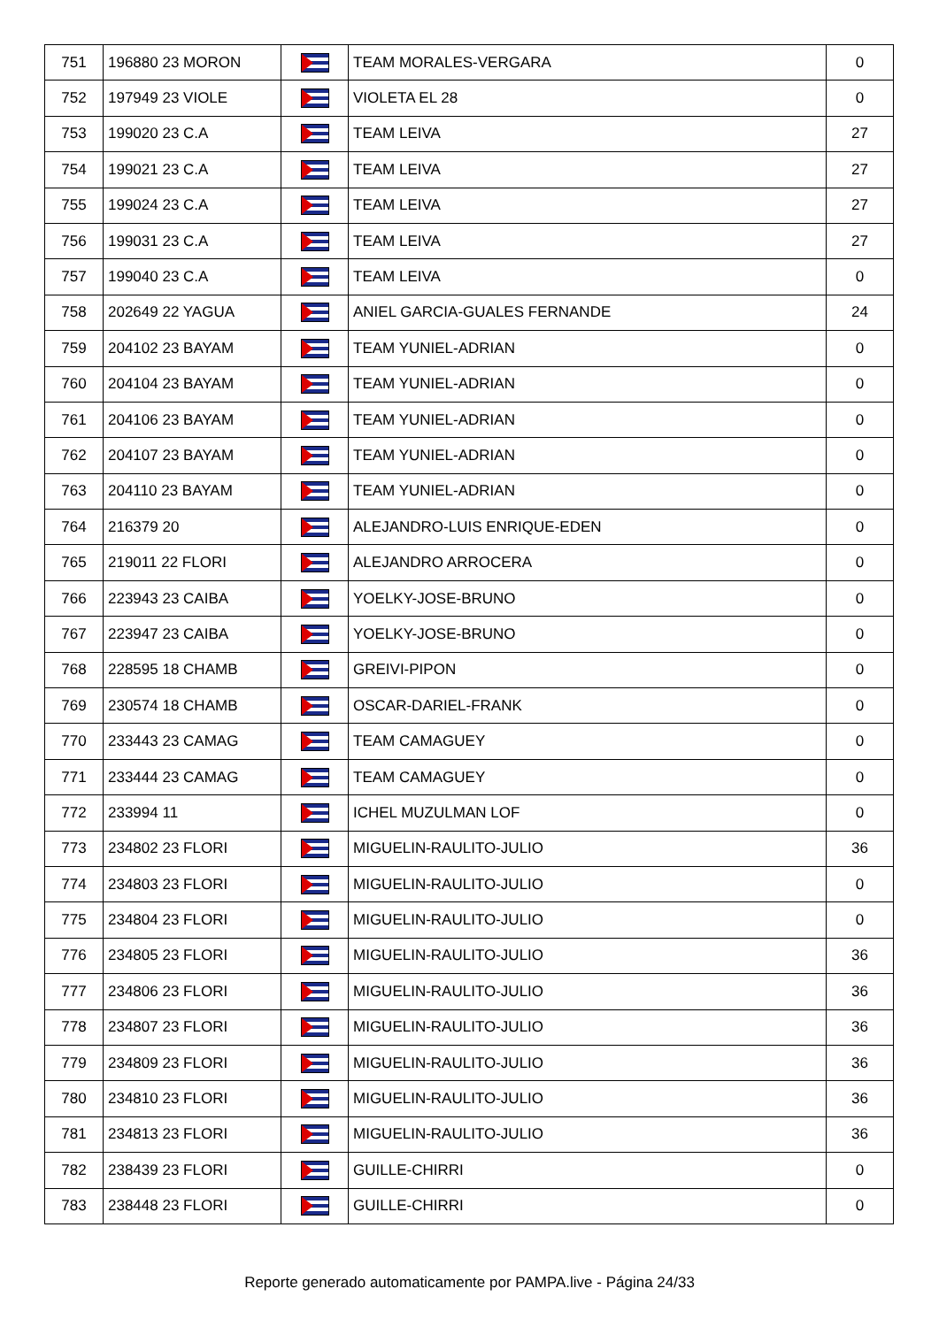| 751 | 196880 23 MORON | | TEAM MORALES-VERGARA | 0 |
| 752 | 197949 23 VIOLE | | VIOLETA EL 28 | 0 |
| 753 | 199020 23 C.A | | TEAM LEIVA | 27 |
| 754 | 199021 23 C.A | | TEAM LEIVA | 27 |
| 755 | 199024 23 C.A | | TEAM LEIVA | 27 |
| 756 | 199031 23 C.A | | TEAM LEIVA | 27 |
| 757 | 199040 23 C.A | | TEAM LEIVA | 0 |
| 758 | 202649 22 YAGUA | | ANIEL GARCIA-GUALES FERNANDE | 24 |
| 759 | 204102 23 BAYAM | | TEAM YUNIEL-ADRIAN | 0 |
| 760 | 204104 23 BAYAM | | TEAM YUNIEL-ADRIAN | 0 |
| 761 | 204106 23 BAYAM | | TEAM YUNIEL-ADRIAN | 0 |
| 762 | 204107 23 BAYAM | | TEAM YUNIEL-ADRIAN | 0 |
| 763 | 204110 23 BAYAM | | TEAM YUNIEL-ADRIAN | 0 |
| 764 | 216379 20 | | ALEJANDRO-LUIS ENRIQUE-EDEN | 0 |
| 765 | 219011 22 FLORI | | ALEJANDRO ARROCERA | 0 |
| 766 | 223943 23 CAIBA | | YOELKY-JOSE-BRUNO | 0 |
| 767 | 223947 23 CAIBA | | YOELKY-JOSE-BRUNO | 0 |
| 768 | 228595 18 CHAMB | | GREIVI-PIPON | 0 |
| 769 | 230574 18 CHAMB | | OSCAR-DARIEL-FRANK | 0 |
| 770 | 233443 23 CAMAG | | TEAM CAMAGUEY | 0 |
| 771 | 233444 23 CAMAG | | TEAM CAMAGUEY | 0 |
| 772 | 233994 11 | | ICHEL MUZULMAN LOF | 0 |
| 773 | 234802 23 FLORI | | MIGUELIN-RAULITO-JULIO | 36 |
| 774 | 234803 23 FLORI | | MIGUELIN-RAULITO-JULIO | 0 |
| 775 | 234804 23 FLORI | | MIGUELIN-RAULITO-JULIO | 0 |
| 776 | 234805 23 FLORI | | MIGUELIN-RAULITO-JULIO | 36 |
| 777 | 234806 23 FLORI | | MIGUELIN-RAULITO-JULIO | 36 |
| 778 | 234807 23 FLORI | | MIGUELIN-RAULITO-JULIO | 36 |
| 779 | 234809 23 FLORI | | MIGUELIN-RAULITO-JULIO | 36 |
| 780 | 234810 23 FLORI | | MIGUELIN-RAULITO-JULIO | 36 |
| 781 | 234813 23 FLORI | | MIGUELIN-RAULITO-JULIO | 36 |
| 782 | 238439 23 FLORI | | GUILLE-CHIRRI | 0 |
| 783 | 238448 23 FLORI | | GUILLE-CHIRRI | 0 |
Reporte generado automaticamente por PAMPA.live - Página 24/33